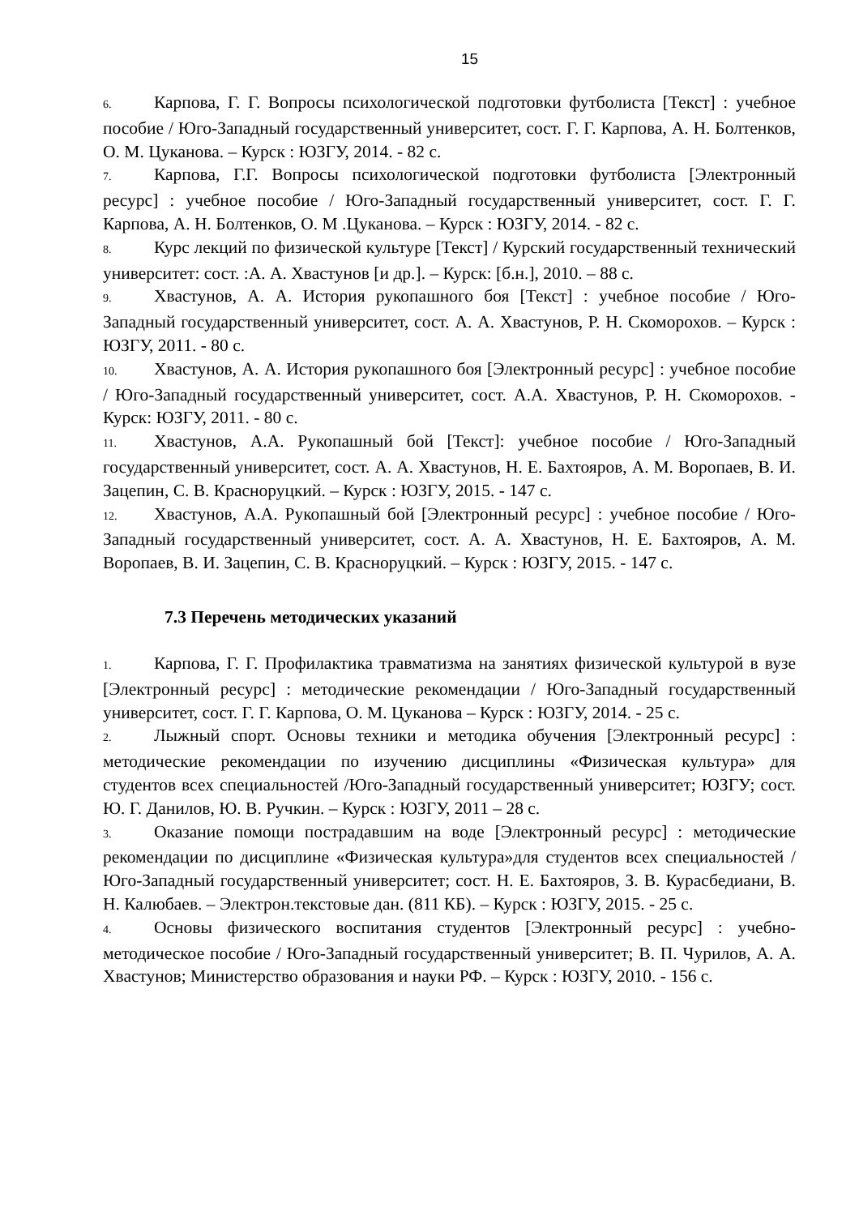15
6. Карпова, Г. Г. Вопросы психологической подготовки футболиста [Текст] : учебное пособие / Юго-Западный государственный университет, сост. Г. Г. Карпова, А. Н. Болтенков, О. М. Цуканова. – Курск : ЮЗГУ, 2014. - 82 с.
7. Карпова, Г.Г. Вопросы психологической подготовки футболиста [Электронный ресурс] : учебное пособие / Юго-Западный государственный университет, сост. Г. Г. Карпова, А. Н. Болтенков, О. М .Цуканова. – Курск : ЮЗГУ, 2014. - 82 с.
8. Курс лекций по физической культуре [Текст] / Курский государственный технический университет: сост. :А. А. Хвастунов [и др.]. – Курск: [б.н.], 2010. – 88 с.
9. Хвастунов, А. А. История рукопашного боя [Текст] : учебное пособие / Юго-Западный государственный университет, сост. А. А. Хвастунов, Р. Н. Скоморохов. – Курск : ЮЗГУ, 2011. - 80 с.
10. Хвастунов, А. А. История рукопашного боя [Электронный ресурс] : учебное пособие / Юго-Западный государственный университет, сост. А.А. Хвастунов, Р. Н. Скоморохов. - Курск: ЮЗГУ, 2011. - 80 с.
11. Хвастунов, А.А. Рукопашный бой [Текст]: учебное пособие / Юго-Западный государственный университет, сост. А. А. Хвастунов, Н. Е. Бахтояров, А. М. Воропаев, В. И. Зацепин, С. В. Красноруцкий. – Курск : ЮЗГУ, 2015. - 147 с.
12. Хвастунов, А.А. Рукопашный бой [Электронный ресурс] : учебное пособие / Юго-Западный государственный университет, сост. А. А. Хвастунов, Н. Е. Бахтояров, А. М. Воропаев, В. И. Зацепин, С. В. Красноруцкий. – Курск : ЮЗГУ, 2015. - 147 с.
7.3 Перечень методических указаний
1. Карпова, Г. Г. Профилактика травматизма на занятиях физической культурой в вузе [Электронный ресурс] : методические рекомендации / Юго-Западный государственный университет, сост. Г. Г. Карпова, О. М. Цуканова – Курск : ЮЗГУ, 2014. - 25 с.
2. Лыжный спорт. Основы техники и методика обучения [Электронный ресурс] : методические рекомендации по изучению дисциплины «Физическая культура» для студентов всех специальностей /Юго-Западный государственный университет; ЮЗГУ; сост. Ю. Г. Данилов, Ю. В. Ручкин. – Курск : ЮЗГУ, 2011 – 28 с.
3. Оказание помощи пострадавшим на воде [Электронный ресурс] : методические рекомендации по дисциплине «Физическая культура»для студентов всех специальностей / Юго-Западный государственный университет; сост. Н. Е. Бахтояров, З. В. Курасбедиани, В. Н. Калюбаев. – Электрон.текстовые дан. (811 КБ). – Курск : ЮЗГУ, 2015. - 25 с.
4. Основы физического воспитания студентов [Электронный ресурс] : учебно-методическое пособие / Юго-Западный государственный университет; В. П. Чурилов, А. А. Хвастунов; Министерство образования и науки РФ. – Курск : ЮЗГУ, 2010. - 156 с.